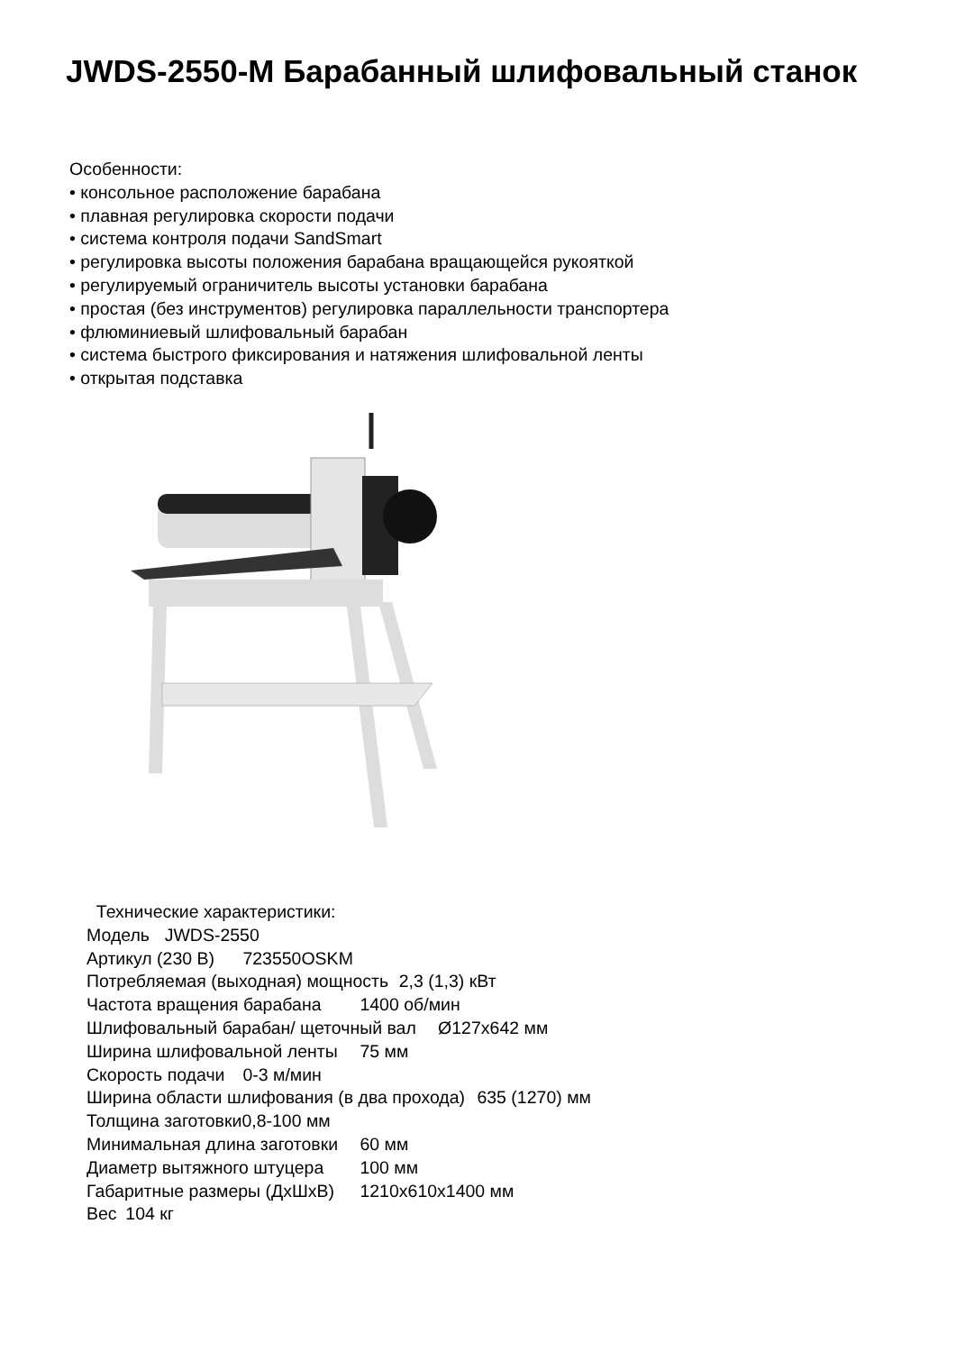JWDS-2550-M Барабанный шлифовальный станок
Особенности:
• консольное расположение барабана
• плавная регулировка скорости подачи
• система контроля подачи SandSmart
• регулировка высоты положения барабана вращающейся рукояткой
• регулируемый ограничитель высоты установки барабана
• простая (без инструментов) регулировка параллельности транспортера
• флюминиевый шлифовальный барабан
• система быстрого фиксирования и натяжения шлифовальной ленты
• открытая подставка
Технические характеристики: Модель JWDS-2550 Артикул (230 В) 723550OSKM Потребляемая (выходная) мощность 2,3 (1,3) кВт Частота вращения барабана 1400 об/мин Шлифовальный барабан/ щеточный вал Ø127x642 мм Ширина шлифовальной ленты 75 мм Скорость подачи 0-3 м/мин Ширина области шлифования (в два прохода) 635 (1270) мм Толщина заготовки0,8-100 мм Минимальная длина заготовки 60 мм Диаметр вытяжного штуцера 100 мм Габаритные размеры (ДхШхВ) 1210x610x1400 мм Вес 104 кг